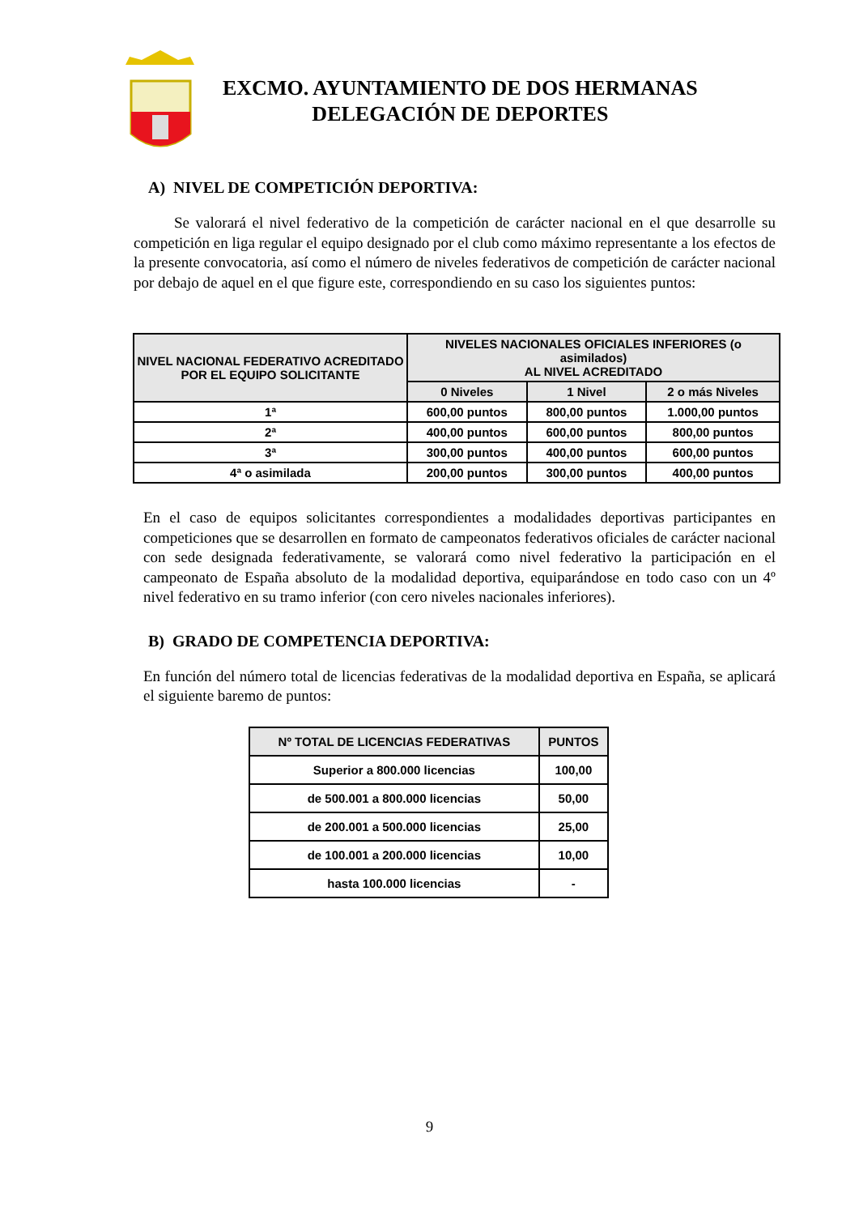EXCMO. AYUNTAMIENTO DE DOS HERMANAS
DELEGACIÓN DE DEPORTES
A) NIVEL DE COMPETICIÓN DEPORTIVA:
Se valorará el nivel federativo de la competición de carácter nacional en el que desarrolle su competición en liga regular el equipo designado por el club como máximo representante a los efectos de la presente convocatoria, así como el número de niveles federativos de competición de carácter nacional por debajo de aquel en el que figure este, correspondiendo en su caso los siguientes puntos:
| NIVEL NACIONAL FEDERATIVO ACREDITADO POR EL EQUIPO SOLICITANTE | NIVELES NACIONALES OFICIALES INFERIORES (o asimilados) AL NIVEL ACREDITADO | | |
| --- | --- | --- | --- |
| | 0 Niveles | 1 Nivel | 2 o más Niveles |
| 1ª | 600,00 puntos | 800,00 puntos | 1.000,00 puntos |
| 2ª | 400,00 puntos | 600,00 puntos | 800,00 puntos |
| 3ª | 300,00 puntos | 400,00 puntos | 600,00 puntos |
| 4ª o asimilada | 200,00 puntos | 300,00 puntos | 400,00 puntos |
En el caso de equipos solicitantes correspondientes a modalidades deportivas participantes en competiciones que se desarrollen en formato de campeonatos federativos oficiales de carácter nacional con sede designada federativamente, se valorará como nivel federativo la participación en el campeonato de España absoluto de la modalidad deportiva, equiparándose en todo caso con un 4º nivel federativo en su tramo inferior (con cero niveles nacionales inferiores).
B) GRADO DE COMPETENCIA DEPORTIVA:
En función del número total de licencias federativas de la modalidad deportiva en España, se aplicará el siguiente baremo de puntos:
| Nº TOTAL DE LICENCIAS FEDERATIVAS | PUNTOS |
| --- | --- |
| Superior a 800.000 licencias | 100,00 |
| de 500.001 a 800.000 licencias | 50,00 |
| de 200.001 a 500.000 licencias | 25,00 |
| de 100.001 a 200.000 licencias | 10,00 |
| hasta 100.000 licencias | - |
9